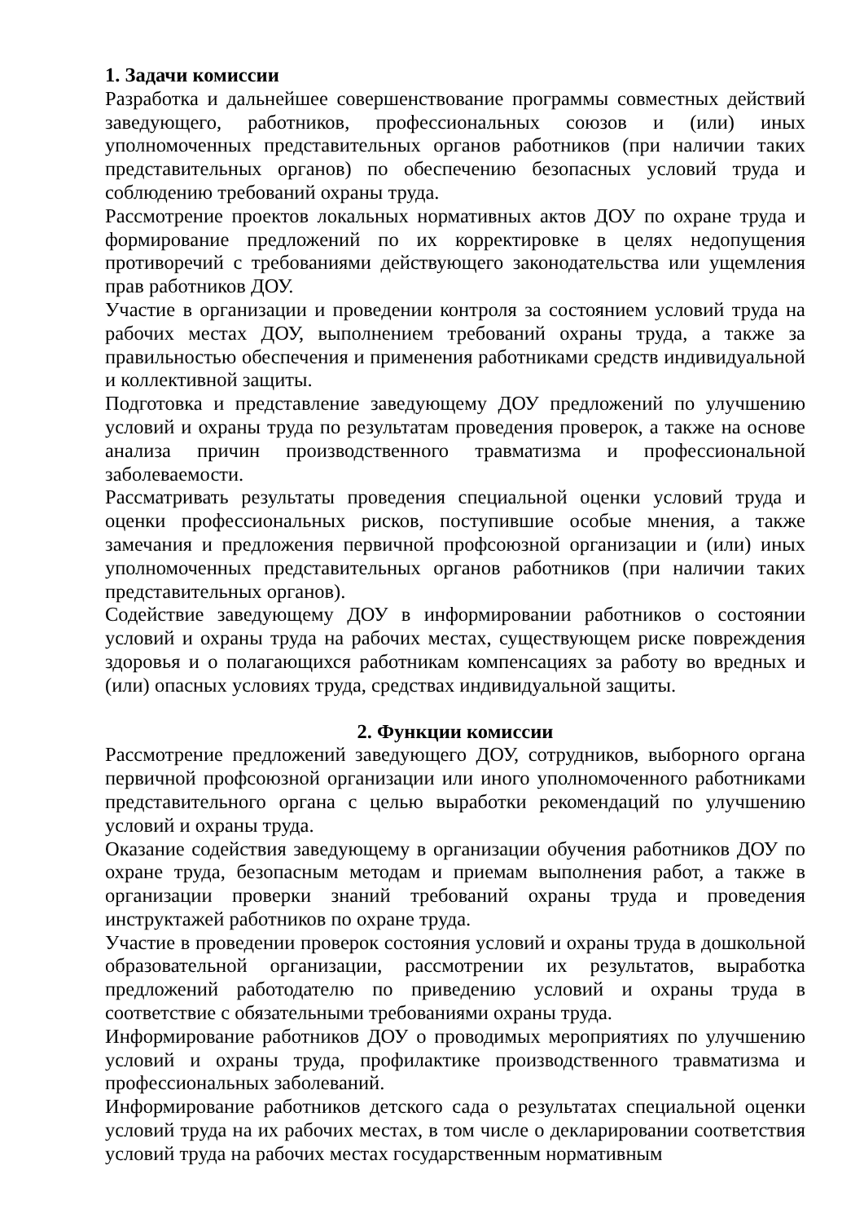1. Задачи комиссии
Разработка и дальнейшее совершенствование программы совместных действий заведующего, работников, профессиональных союзов и (или) иных уполномоченных представительных органов работников (при наличии таких представительных органов) по обеспечению безопасных условий труда и соблюдению требований охраны труда.
Рассмотрение проектов локальных нормативных актов ДОУ по охране труда и формирование предложений по их корректировке в целях недопущения противоречий с требованиями действующего законодательства или ущемления прав работников ДОУ.
Участие в организации и проведении контроля за состоянием условий труда на рабочих местах ДОУ, выполнением требований охраны труда, а также за правильностью обеспечения и применения работниками средств индивидуальной и коллективной защиты.
Подготовка и представление заведующему ДОУ предложений по улучшению условий и охраны труда по результатам проведения проверок, а также на основе анализа причин производственного травматизма и профессиональной заболеваемости.
Рассматривать результаты проведения специальной оценки условий труда и оценки профессиональных рисков, поступившие особые мнения, а также замечания и предложения первичной профсоюзной организации и (или) иных уполномоченных представительных органов работников (при наличии таких представительных органов).
Содействие заведующему ДОУ в информировании работников о состоянии условий и охраны труда на рабочих местах, существующем риске повреждения здоровья и о полагающихся работникам компенсациях за работу во вредных и (или) опасных условиях труда, средствах индивидуальной защиты.
2. Функции комиссии
Рассмотрение предложений заведующего ДОУ, сотрудников, выборного органа первичной профсоюзной организации или иного уполномоченного работниками представительного органа с целью выработки рекомендаций по улучшению условий и охраны труда.
Оказание содействия заведующему в организации обучения работников ДОУ по охране труда, безопасным методам и приемам выполнения работ, а также в организации проверки знаний требований охраны труда и проведения инструктажей работников по охране труда.
Участие в проведении проверок состояния условий и охраны труда в дошкольной образовательной организации, рассмотрении их результатов, выработка предложений работодателю по приведению условий и охраны труда в соответствие с обязательными требованиями охраны труда.
Информирование работников ДОУ о проводимых мероприятиях по улучшению условий и охраны труда, профилактике производственного травматизма и профессиональных заболеваний.
Информирование работников детского сада о результатах специальной оценки условий труда на их рабочих местах, в том числе о декларировании соответствия условий труда на рабочих местах государственным нормативным